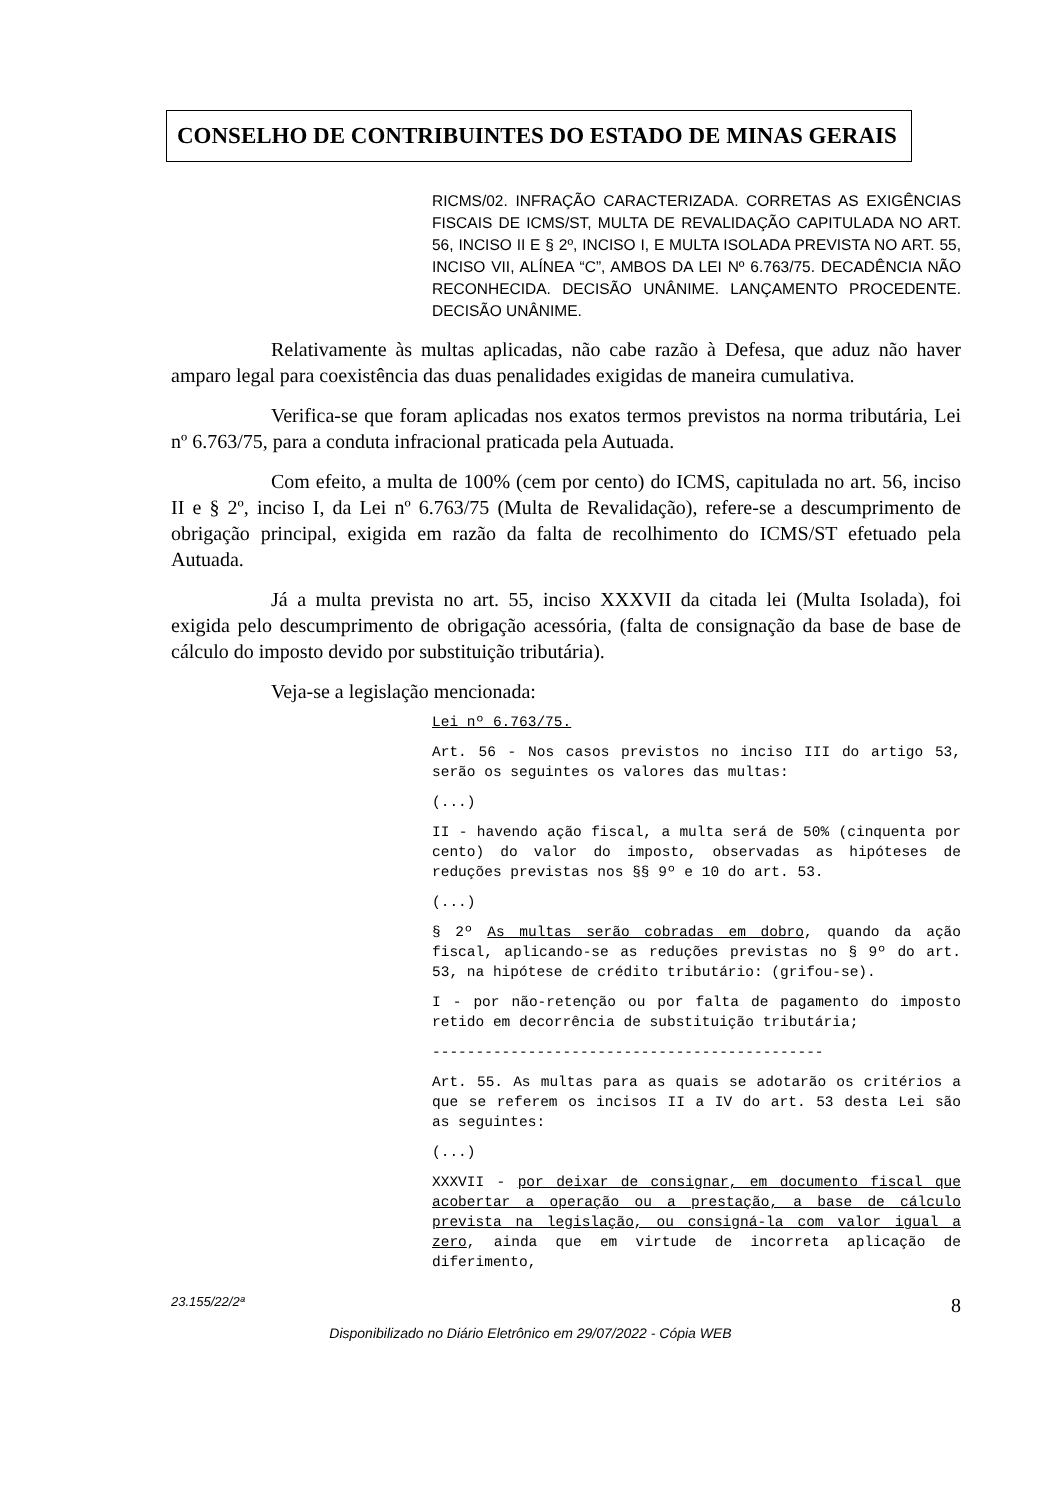CONSELHO DE CONTRIBUINTES DO ESTADO DE MINAS GERAIS
RICMS/02. INFRAÇÃO CARACTERIZADA. CORRETAS AS EXIGÊNCIAS FISCAIS DE ICMS/ST, MULTA DE REVALIDAÇÃO CAPITULADA NO ART. 56, INCISO II E § 2º, INCISO I, E MULTA ISOLADA PREVISTA NO ART. 55, INCISO VII, ALÍNEA “C”, AMBOS DA LEI Nº 6.763/75. DECADÊNCIA NÃO RECONHECIDA. DECISÃO UNÂNIME. LANÇAMENTO PROCEDENTE. DECISÃO UNÂNIME.
Relativamente às multas aplicadas, não cabe razão à Defesa, que aduz não haver amparo legal para coexistência das duas penalidades exigidas de maneira cumulativa.
Verifica-se que foram aplicadas nos exatos termos previstos na norma tributária, Lei nº 6.763/75, para a conduta infracional praticada pela Autuada.
Com efeito, a multa de 100% (cem por cento) do ICMS, capitulada no art. 56, inciso II e § 2º, inciso I, da Lei nº 6.763/75 (Multa de Revalidação), refere-se a descumprimento de obrigação principal, exigida em razão da falta de recolhimento do ICMS/ST efetuado pela Autuada.
Já a multa prevista no art. 55, inciso XXXVII da citada lei (Multa Isolada), foi exigida pelo descumprimento de obrigação acessória, (falta de consignação da base de base de cálculo do imposto devido por substituição tributária).
Veja-se a legislação mencionada:
Lei nº 6.763/75.
Art. 56 - Nos casos previstos no inciso III do artigo 53, serão os seguintes os valores das multas:
(...)
II - havendo ação fiscal, a multa será de 50% (cinquenta por cento) do valor do imposto, observadas as hipóteses de reduções previstas nos §§ 9º e 10 do art. 53.
(...)
§ 2º As multas serão cobradas em dobro, quando da ação fiscal, aplicando-se as reduções previstas no § 9º do art. 53, na hipótese de crédito tributário: (grifou-se).
I - por não-retenção ou por falta de pagamento do imposto retido em decorrência de substituição tributária;
---------------------------------------------
Art. 55. As multas para as quais se adotarão os critérios a que se referem os incisos II a IV do art. 53 desta Lei são as seguintes:
(...)
XXXVII - por deixar de consignar, em documento fiscal que acobertar a operação ou a prestação, a base de cálculo prevista na legislação, ou consigná-la com valor igual a zero, ainda que em virtude de incorreta aplicação de diferimento,
23.155/22/2ª 8
Disponibilizado no Diário Eletrônico em 29/07/2022 - Cópia WEB